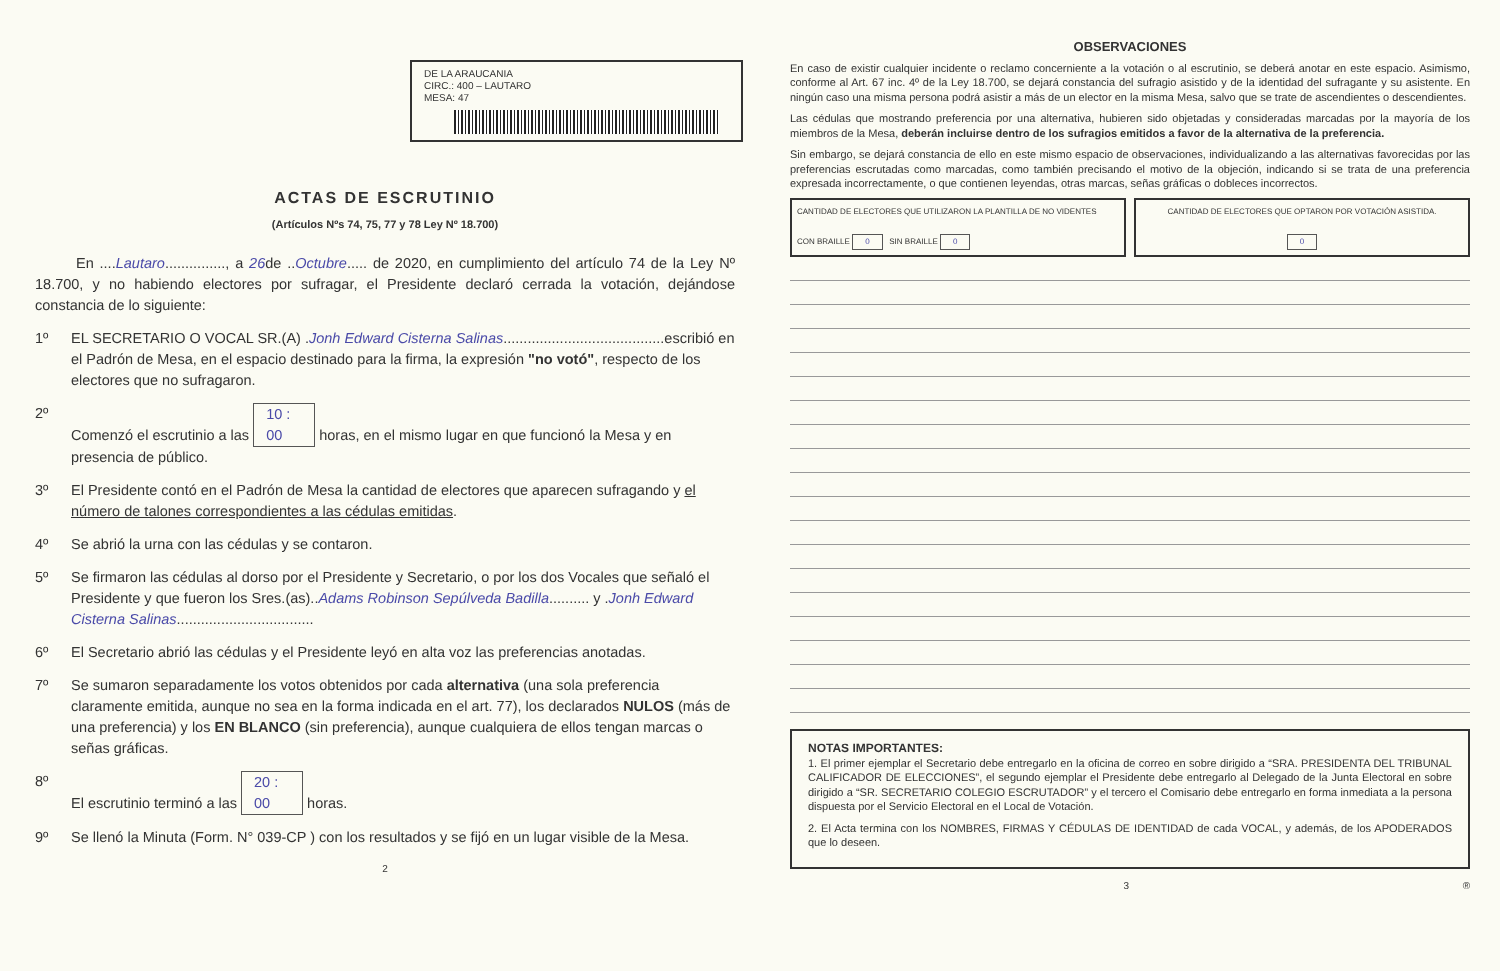DE LA ARAUCANIA
CIRC.: 400 – LAUTARO
MESA: 47
ACTAS DE ESCRUTINIO
(Artículos Nºs 74, 75, 77 y 78 Ley Nº 18.700)
En ....Lautaro..............., a 26de ..Octubre..... de 2020, en cumplimiento del artículo 74 de la Ley Nº 18.700, y no habiendo electores por sufragar, el Presidente declaró cerrada la votación, dejándose constancia de lo siguiente:
1º EL SECRETARIO O VOCAL SR.(A) .Jonh Edward Cisterna Salinas........................................escribió en el Padrón de Mesa, en el espacio destinado para la firma, la expresión "no votó", respecto de los electores que no sufragaron.
2º Comenzó el escrutinio a las 10 : 00 horas, en el mismo lugar en que funcionó la Mesa y en presencia de público.
3º El Presidente contó en el Padrón de Mesa la cantidad de electores que aparecen sufragando y el número de talones correspondientes a las cédulas emitidas.
4º Se abrió la urna con las cédulas y se contaron.
5º Se firmaron las cédulas al dorso por el Presidente y Secretario, o por los dos Vocales que señaló el Presidente y que fueron los Sres.(as)..Adams Robinson Sepúlveda Badilla.......... y .Jonh Edward Cisterna Salinas..................................
6º El Secretario abrió las cédulas y el Presidente leyó en alta voz las preferencias anotadas.
7º Se sumaron separadamente los votos obtenidos por cada alternativa (una sola preferencia claramente emitida, aunque no sea en la forma indicada en el art. 77), los declarados NULOS (más de una preferencia) y los EN BLANCO (sin preferencia), aunque cualquiera de ellos tengan marcas o señas gráficas.
8º El escrutinio terminó a las 20 : 00 horas.
9º Se llenó la Minuta (Form. N° 039-CP ) con los resultados y se fijó en un lugar visible de la Mesa.
2
OBSERVACIONES
En caso de existir cualquier incidente o reclamo concerniente a la votación o al escrutinio, se deberá anotar en este espacio. Asimismo, conforme al Art. 67 inc. 4º de la Ley 18.700, se dejará constancia del sufragio asistido y de la identidad del sufragante y su asistente. En ningún caso una misma persona podrá asistir a más de un elector en la misma Mesa, salvo que se trate de ascendientes o descendientes.
Las cédulas que mostrando preferencia por una alternativa, hubieren sido objetadas y consideradas marcadas por la mayoría de los miembros de la Mesa, deberán incluirse dentro de los sufragios emitidos a favor de la alternativa de la preferencia.
Sin embargo, se dejará constancia de ello en este mismo espacio de observaciones, individualizando a las alternativas favorecidas por las preferencias escrutadas como marcadas, como también precisando el motivo de la objeción, indicando si se trata de una preferencia expresada incorrectamente, o que contienen leyendas, otras marcas, señas gráficas o dobleces incorrectos.
CANTIDAD DE ELECTORES QUE UTILIZARON LA PLANTILLA DE NO VIDENTES
CON BRAILLE 0 SIN BRAILLE 0
CANTIDAD DE ELECTORES QUE OPTARON POR VOTACIÓN ASISTIDA.
0
NOTAS IMPORTANTES:
1. El primer ejemplar el Secretario debe entregarlo en la oficina de correo en sobre dirigido a “SRA. PRESIDENTA DEL TRIBUNAL CALIFICADOR DE ELECCIONES”, el segundo ejemplar el Presidente debe entregarlo al Delegado de la Junta Electoral en sobre dirigido a “SR. SECRETARIO COLEGIO ESCRUTADOR” y el tercero el Comisario debe entregarlo en forma inmediata a la persona dispuesta por el Servicio Electoral en el Local de Votación.
2. El Acta termina con los NOMBRES, FIRMAS Y CÉDULAS DE IDENTIDAD de cada VOCAL, y además, de los APODERADOS que lo deseen.
3 ®